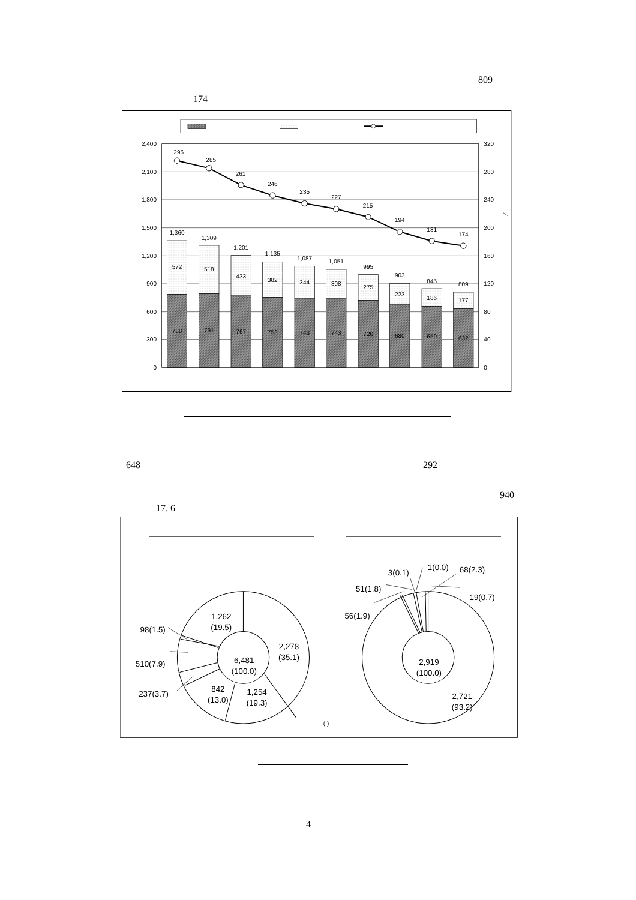809
174
2,400
2,100
1,800
1,500
1,200
900
600
300
0
320
280
240
200
160
120
80
40
0
296
285
261
246
235
227
215
194
181
174
1,360
1,309
1,201
1,135
1,087
1,051
995
903
845
809
572
518
433
382
344
308
275
223
186
177
788
791
767
753
743
743
720
680
659
632
648 292 940
17. 6
1,262
(19.5)
2,278
(35.1)
6,481
(100.0)
1,254
(19.3)
842
(13.0)
98(1.5)
510(7.9)
237(3.7)
3(0.1)
1(0.0)
68(2.3)
51(1.8)
19(0.7)
56(1.9)
2,919
(100.0)
2,721
(93.2)
( )
4